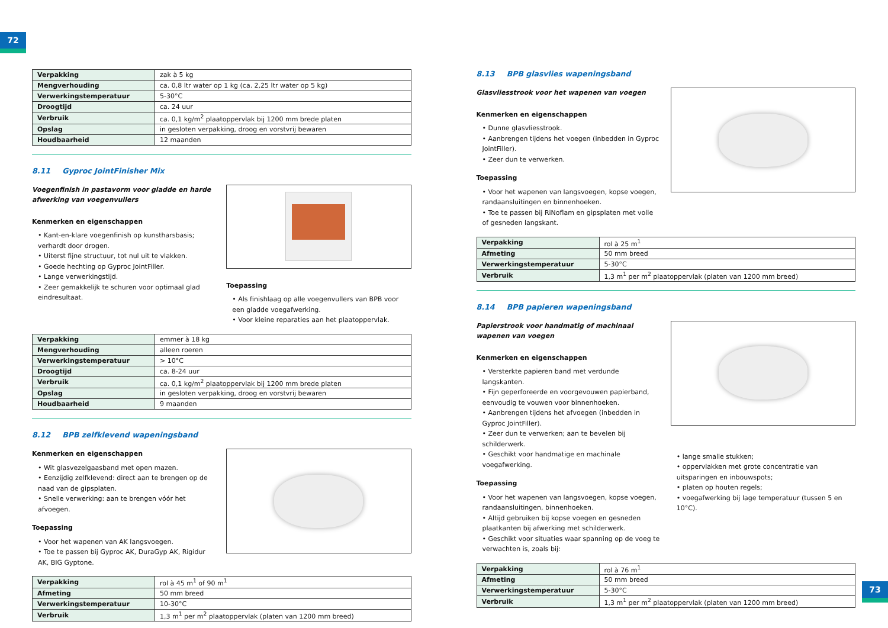72
73
| Verpakking | zak à 5 kg |
| Mengverhouding | ca. 0,8 ltr water op 1 kg (ca. 2,25 ltr water op 5 kg) |
| Verwerkingstemperatuur | 5-30°C |
| Droogtijd | ca. 24 uur |
| Verbruik | ca. 0,1 kg/m<sup>2</sup> plaatoppervlak bij 1200 mm brede platen |
| Opslag | in gesloten verpakking, droog en vorstvrij bewaren |
| Houdbaarheid | 12 maanden |
8.11 Gyproc JointFinisher Mix
Voegenfinish in pastavorm voor gladde en harde afwerking van voegenvullers
Kenmerken en eigenschappen
• Kant-en-klare voegenfinish op kunstharsbasis; verhardt door drogen.
• Uiterst fijne structuur, tot nul uit te vlakken.
• Goede hechting op Gyproc JointFiller.
• Lange verwerkingstijd.
• Zeer gemakkelijk te schuren voor optimaal glad eindresultaat.
Toepassing
• Als finishlaag op alle voegenvullers van BPB voor een gladde voegafwerking.
• Voor kleine reparaties aan het plaatoppervlak.
| Verpakking | emmer à 18 kg |
| Mengverhouding | alleen roeren |
| Verwerkingstemperatuur | > 10°C |
| Droogtijd | ca. 8-24 uur |
| Verbruik | ca. 0,1 kg/m<sup>2</sup> plaatoppervlak bij 1200 mm brede platen |
| Opslag | in gesloten verpakking, droog en vorstvrij bewaren |
| Houdbaarheid | 9 maanden |
8.12 BPB zelfklevend wapeningsband
Kenmerken en eigenschappen
• Wit glasvezelgaasband met open mazen.
• Eenzijdig zelfklevend: direct aan te brengen op de naad van de gipsplaten.
• Snelle verwerking: aan te brengen vóór het afvoegen.
Toepassing
• Voor het wapenen van AK langsvoegen.
• Toe te passen bij Gyproc AK, DuraGyp AK, Rigidur AK, BIG Gyptone.
| Verpakking | rol à 45 m<sup>1</sup> of 90 m<sup>1</sup> |
| Afmeting | 50 mm breed |
| Verwerkingstemperatuur | 10-30°C |
| Verbruik | 1,3 m<sup>1</sup> per m<sup>2</sup> plaatoppervlak (platen van 1200 mm breed) |
8.13 BPB glasvlies wapeningsband
Glasvliesstrook voor het wapenen van voegen
Kenmerken en eigenschappen
• Dunne glasvliesstrook.
• Aanbrengen tijdens het voegen (inbedden in Gyproc JointFiller).
• Zeer dun te verwerken.
Toepassing
• Voor het wapenen van langsvoegen, kopse voegen, randaansluitingen en binnenhoeken.
• Toe te passen bij RiNoflam en gipsplaten met volle of gesneden langskant.
| Verpakking | rol à 25 m<sup>1</sup> |
| Afmeting | 50 mm breed |
| Verwerkingstemperatuur | 5-30°C |
| Verbruik | 1,3 m<sup>1</sup> per m<sup>2</sup> plaatoppervlak (platen van 1200 mm breed) |
8.14 BPB papieren wapeningsband
Papierstrook voor handmatig of machinaal wapenen van voegen
Kenmerken en eigenschappen
• Versterkte papieren band met verdunde langskanten.
• Fijn geperforeerde en voorgevouwen papierband, eenvoudig te vouwen voor binnenhoeken.
• Aanbrengen tijdens het afvoegen (inbedden in Gyproc JointFiller).
• Zeer dun te verwerken; aan te bevelen bij schilderwerk.
• Geschikt voor handmatige en machinale voegafwerking.
Toepassing
• Voor het wapenen van langsvoegen, kopse voegen, randaansluitingen, binnenhoeken.
• Altijd gebruiken bij kopse voegen en gesneden plaatkanten bij afwerking met schilderwerk.
• Geschikt voor situaties waar spanning op de voeg te verwachten is, zoals bij:
• lange smalle stukken;
• oppervlakken met grote concentratie van uitsparingen en inbouwspots;
• platen op houten regels;
• voegafwerking bij lage temperatuur (tussen 5 en 10°C).
| Verpakking | rol à 76 m<sup>1</sup> |
| Afmeting | 50 mm breed |
| Verwerkingstemperatuur | 5-30°C |
| Verbruik | 1,3 m<sup>1</sup> per m<sup>2</sup> plaatoppervlak (platen van 1200 mm breed) |